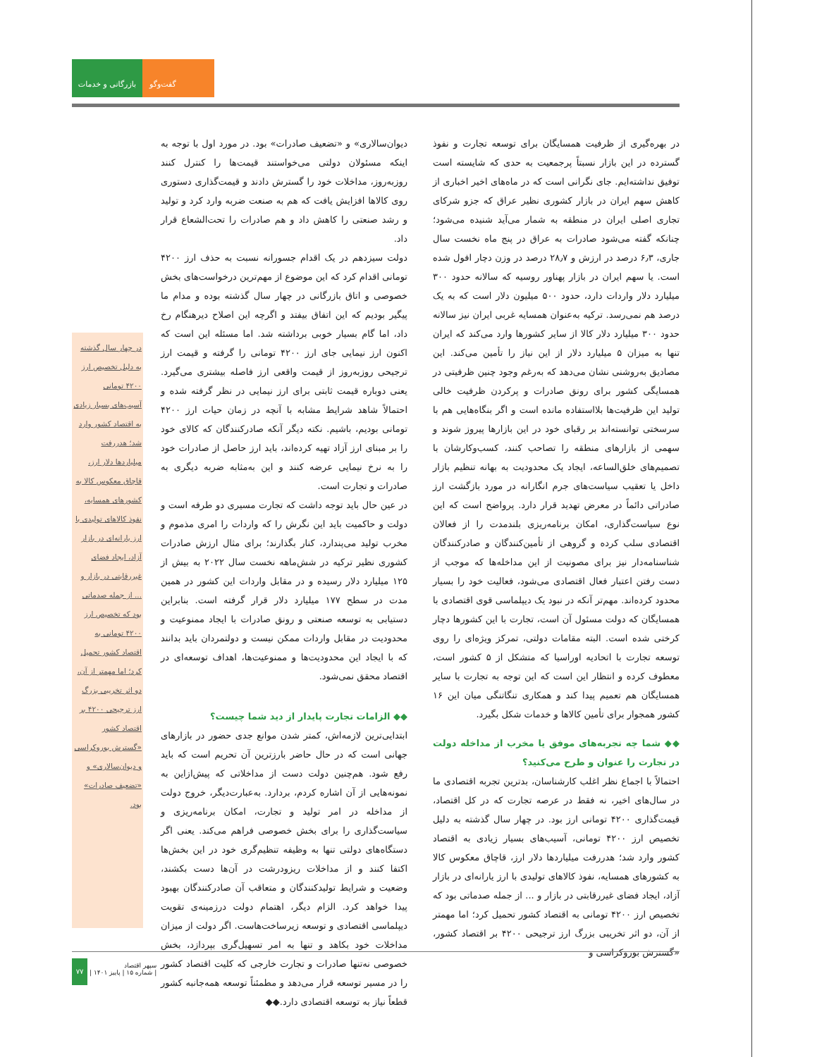بازرگانی و خدمات
گفت‌وگو
در بهره‌گیری از ظرفیت همسایگان برای توسعه تجارت و نفوذ گسترده در این بازار نسبتاً پرجمعیت به حدی که شایسته است توفیق نداشته‌ایم. جای نگرانی است که در ماه‌های اخیر اخباری از کاهش سهم ایران در بازار کشوری نظیر عراق که جزو شرکای تجاری اصلی ایران در منطقه به شمار می‌آید شنیده می‌شود؛ چنانکه گفته می‌شود صادرات به عراق در پنج ماه نخست سال جاری، ۶٫۳ درصد در ارزش و ۲۸٫۷ درصد در وزن دچار افول شده است. یا سهم ایران در بازار پهناور روسیه که سالانه حدود ۳۰۰ میلیارد دلار واردات دارد، حدود ۵۰۰ میلیون دلار است که به یک درصد هم نمی‌رسد. ترکیه به‌عنوان همسایه غربی ایران نیز سالانه حدود ۳۰۰ میلیارد دلار کالا از سایر کشورها وارد می‌کند که ایران تنها به میزان ۵ میلیارد دلار از این نیاز را تأمین می‌کند. این مصادیق به‌روشنی نشان می‌دهد که به‌رغم وجود چنین ظرفیتی در همسایگی کشور برای رونق صادرات و پرکردن ظرفیت خالی تولید این ظرفیت‌ها بلااستفاده مانده است و اگر بنگاه‌هایی هم با سرسختی توانسته‌اند بر رقبای خود در این بازارها پیروز شوند و سهمی از بازارهای منطقه را تصاحب کنند، کسب‌وکارشان با تصمیم‌های خلق‌الساعه، ایجاد یک محدودیت به بهانه تنظیم بازار داخل یا تعقیب سیاست‌های جرم انگارانه در مورد بازگشت ارز صادراتی دائماً در معرض تهدید قرار دارد. پرواضح است که این نوع سیاست‌گذاری، امکان برنامه‌ریزی بلندمدت را از فعالان اقتصادی سلب کرده و گروهی از تأمین‌کنندگان و صادرکنندگان شناسنامه‌دار نیز برای مصونیت از این مداخله‌ها که موجب از دست رفتن اعتبار فعال اقتصادی می‌شود، فعالیت خود را بسیار محدود کرده‌اند. مهم‌تر آنکه در نبود یک دیپلماسی قوی اقتصادی با همسایگان که دولت مسئول آن است، تجارت با این کشورها دچار کرختی شده است. البته مقامات دولتی، تمرکز ویژه‌ای را روی توسعه تجارت با اتحادیه اوراسیا که متشکل از ۵ کشور است، معطوف کرده و انتظار این است که این توجه به تجارت با سایر همسایگان هم تعمیم پیدا کند و همکاری تنگاتنگی میان این ۱۶ کشور همجوار برای تأمین کالاها و خدمات شکل بگیرد.
◆◆ شما چه تجربه‌های موفق یا مخرب از مداخله دولت در تجارت را عنوان و طرح می‌کنید؟
احتمالاً با اجماع نظر اغلب کارشناسان، بدترین تجربه اقتصادی ما در سال‌های اخیر، نه فقط در عرصه تجارت که در کل اقتصاد، قیمت‌گذاری ۴۲۰۰ تومانی ارز بود. در چهار سال گذشته به دلیل تخصیص ارز ۴۲۰۰ تومانی، آسیب‌های بسیار زیادی به اقتصاد کشور وارد شد؛ هدررفت میلیاردها دلار ارز، قاچاق معکوس کالا به کشورهای همسایه، نفوذ کالاهای تولیدی با ارز یارانه‌ای در بازار آزاد، ایجاد فضای غیررقابتی در بازار و ... از جمله صدماتی بود که تخصیص ارز ۴۲۰۰ تومانی به اقتصاد کشور تحمیل کرد؛ اما مهمتر از آن، دو اثر تخریبی بزرگ ارز ترجیحی ۴۲۰۰ بر اقتصاد کشور، «گسترش بوروکراسی و
دیوان‌سالاری» و «تضعیف صادرات» بود. در مورد اول با توجه به اینکه مسئولان دولتی می‌خواستند قیمت‌ها را کنترل کنند روزبه‌روز، مداخلات خود را گسترش دادند و قیمت‌گذاری دستوری روی کالاها افزایش یافت که هم به صنعت ضربه وارد کرد و تولید و رشد صنعتی را کاهش داد و هم صادرات را تحت‌الشعاع قرار داد.
دولت سیزدهم در یک اقدام جسورانه نسبت به حذف ارز ۴۲۰۰ تومانی اقدام کرد که این موضوع از مهم‌ترین درخواست‌های بخش خصوصی و اتاق بازرگانی در چهار سال گذشته بوده و مدام ما پیگیر بودیم که این اتفاق بیفتد و اگرچه این اصلاح دیرهنگام رخ داد، اما گام بسیار خوبی برداشته شد. اما مسئله این است که اکنون ارز نیمایی جای ارز ۴۲۰۰ تومانی را گرفته و قیمت ارز ترجیحی روزبه‌روز از قیمت واقعی ارز فاصله بیشتری می‌گیرد. یعنی دوباره قیمت ثابتی برای ارز نیمایی در نظر گرفته شده و احتمالاً شاهد شرایط مشابه با آنچه در زمان حیات ارز ۴۲۰۰ تومانی بودیم، باشیم. نکته دیگر آنکه صادرکنندگان که کالای خود را بر مبنای ارز آزاد تهیه کرده‌اند، باید ارز حاصل از صادرات خود را به نرخ نیمایی عرضه کنند و این به‌مثابه ضربه دیگری به صادرات و تجارت است.
در عین حال باید توجه داشت که تجارت مسیری دو طرفه است و دولت و حاکمیت باید این نگرش را که واردات را امری مذموم و مخرب تولید می‌پندارد، کنار بگذارند؛ برای مثال ارزش صادرات کشوری نظیر ترکیه در شش‌ماهه نخست سال ۲۰۲۲ به بیش از ۱۲۵ میلیارد دلار رسیده و در مقابل واردات این کشور در همین مدت در سطح ۱۷۷ میلیارد دلار قرار گرفته است. بنابراین دستیابی به توسعه صنعتی و رونق صادرات با ایجاد ممنوعیت و محدودیت در مقابل واردات ممکن نیست و دولتمردان باید بدانند که با ایجاد این محدودیت‌ها و ممنوعیت‌ها، اهداف توسعه‌ای در اقتصاد محقق نمی‌شود.
◆◆ الزامات تجارت پایدار از دید شما چیست؟
ابتدایی‌ترین لازمه‌اش، کمتر شدن موانع جدی حضور در بازارهای جهانی است که در حال حاضر بارزترین آن تحریم است که باید رفع شود. هم‌چنین دولت دست از مداخلاتی که پیش‌ازاین به نمونه‌هایی از آن اشاره کردم، بردارد. به‌عبارت‌دیگر، خروج دولت از مداخله در امر تولید و تجارت، امکان برنامه‌ریزی و سیاست‌گذاری را برای بخش خصوصی فراهم می‌کند. یعنی اگر دستگاه‌های دولتی تنها به وظیفه تنظیم‌گری خود در این بخش‌ها اکتفا کنند و از مداخلات ریزودرشت در آن‌ها دست بکشند، وضعیت و شرایط تولیدکنندگان و متعاقب آن صادرکنندگان بهبود پیدا خواهد کرد. الزام دیگر، اهتمام دولت درزمینه‌ی تقویت دیپلماسی اقتصادی و توسعه زیرساخت‌هاست. اگر دولت از میزان مداخلات خود بکاهد و تنها به امر تسهیل‌گری بپردازد، بخش خصوصی نه‌تنها صادرات و تجارت خارجی که کلیت اقتصاد کشور را در مسیر توسعه قرار می‌دهد و مطمئناً توسعه همه‌جانبه کشور قطعاً نیاز به توسعه اقتصادی دارد.◆◆
در چهار سال گذشته به دلیل تخصیص ارز ۴۲۰۰ تومانی آسیب‌های بسیار زیادی به اقتصاد کشور وارد شد؛ هدررفت میلیاردها دلار ارز، قاچاق معکوس کالا به کشورهای همسایه، نفوذ کالاهای تولیدی با ارز یارانه‌ای در بازار آزاد، ایجاد فضای غیررقابتی در بازار و ... از جمله صدماتی بود که تخصیص ارز ۴۲۰۰ تومانی به اقتصاد کشور تحمیل کرد؛ اما مهمتر از آن، دو اثر تخریبی بزرگ ارز ترجیحی ۴۲۰۰ بر اقتصاد کشور «گسترش بوروکراسی و دیوان‌سالاری» و «تضعیف صادرات» بود.
۷۷
سپهر اقتصاد
| شماره ۱۵ | پاییز ۱۴۰۱ |